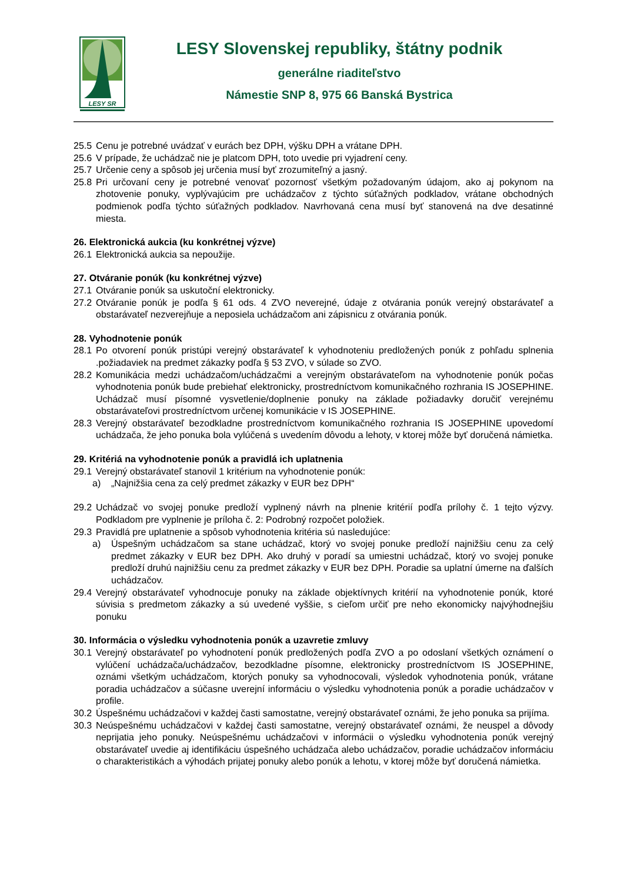LESY SR
LESY Slovenskej republiky, štátny podnik
generálne riaditeľstvo
Námestie SNP 8, 975 66 Banská Bystrica
25.5 Cenu je potrebné uvádzať v eurách bez DPH, výšku DPH a vrátane DPH.
25.6 V prípade, že uchádzač nie je platcom DPH, toto uvedie pri vyjadrení ceny.
25.7 Určenie ceny a spôsob jej určenia musí byť zrozumiteľný a jasný.
25.8 Pri určovaní ceny je potrebné venovať pozornosť všetkým požadovaným údajom, ako aj pokynom na zhotovenie ponuky, vyplývajúcim pre uchádzačov z týchto súťažných podkladov, vrátane obchodných podmienok podľa týchto súťažných podkladov. Navrhovaná cena musí byť stanovená na dve desatinné miesta.
26. Elektronická aukcia (ku konkrétnej výzve)
26.1 Elektronická aukcia sa nepoužije.
27. Otváranie ponúk (ku konkrétnej výzve)
27.1 Otváranie ponúk sa uskutoční elektronicky.
27.2 Otváranie ponúk je podľa § 61 ods. 4 ZVO neverejné, údaje z otvárania ponúk verejný obstarávateľ a obstarávateľ nezverejňuje a neposiela uchádzačom ani zápisnicu z otvárania ponúk.
28. Vyhodnotenie ponúk
28.1 Po otvorení ponúk pristúpi verejný obstarávateľ k vyhodnoteniu predložených ponúk z pohľadu splnenia .požiadaviek na predmet zákazky podľa § 53 ZVO, v súlade so ZVO.
28.2 Komunikácia medzi uchádzačom/uchádzačmi a verejným obstarávateľom na vyhodnotenie ponúk počas vyhodnotenia ponúk bude prebiehať elektronicky, prostredníctvom komunikačného rozhrania IS JOSEPHINE. Uchádzač musí písomné vysvetlenie/doplnenie ponuky na základe požiadavky doručiť verejnému obstarávateľovi prostredníctvom určenej komunikácie v IS JOSEPHINE.
28.3 Verejný obstarávateľ bezodkladne prostredníctvom komunikačného rozhrania IS JOSEPHINE upovedomí uchádzača, že jeho ponuka bola vylúčená s uvedením dôvodu a lehoty, v ktorej môže byť doručená námietka.
29. Kritériá na vyhodnotenie ponúk a pravidlá ich uplatnenia
29.1 Verejný obstarávateľ stanovil 1 kritérium na vyhodnotenie ponúk:
a) „Najnižšia cena za celý predmet zákazky v EUR bez DPH“
29.2 Uchádzač vo svojej ponuke predloží vyplnený návrh na plnenie kritérií podľa prílohy č. 1 tejto výzvy. Podkladom pre vyplnenie je príloha č. 2: Podrobný rozpočet položiek.
29.3 Pravidlá pre uplatnenie a spôsob vyhodnotenia kritéria sú nasledujúce:
a) Úspešným uchádzačom sa stane uchádzač, ktorý vo svojej ponuke predloží najnižšiu cenu za celý predmet zákazky v EUR bez DPH. Ako druhý v poradí sa umiestni uchádzač, ktorý vo svojej ponuke predloží druhú najnižšiu cenu za predmet zákazky v EUR bez DPH. Poradie sa uplatní úmerne na ďalších uchádzačov.
29.4 Verejný obstarávateľ vyhodnocuje ponuky na základe objektívnych kritérií na vyhodnotenie ponúk, ktoré súvisia s predmetom zákazky a sú uvedené vyššie, s cieľom určiť pre neho ekonomicky najvýhodnejšiu ponuku
30. Informácia o výsledku vyhodnotenia ponúk a uzavretie zmluvy
30.1 Verejný obstarávateľ po vyhodnotení ponúk predložených podľa ZVO a po odoslaní všetkých oznámení o vylúčení uchádzača/uchádzačov, bezodkladne písomne, elektronicky prostredníctvom IS JOSEPHINE, oznámi všetkým uchádzačom, ktorých ponuky sa vyhodnocovali, výsledok vyhodnotenia ponúk, vrátane poradia uchádzačov a súčasne uverejní informáciu o výsledku vyhodnotenia ponúk a poradie uchádzačov v profile.
30.2 Úspešnému uchádzačovi v každej časti samostatne, verejný obstarávateľ oznámi, že jeho ponuka sa prijíma.
30.3 Neúspešnému uchádzačovi v každej časti samostatne, verejný obstarávateľ oznámi, že neuspel a dôvody neprijatia jeho ponuky. Neúspešnému uchádzačovi v informácii o výsledku vyhodnotenia ponúk verejný obstarávateľ uvedie aj identifikáciu úspešného uchádzača alebo uchádzačov, poradie uchádzačov informáciu o charakteristikách a výhodách prijatej ponuky alebo ponúk a lehotu, v ktorej môže byť doručená námietka.